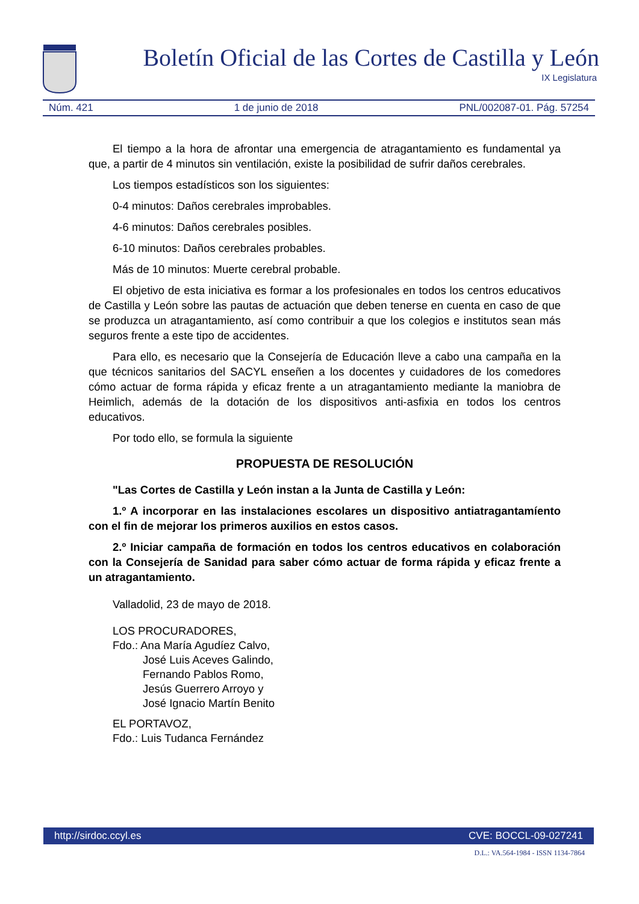Boletín Oficial de las Cortes de Castilla y León
IX Legislatura
Núm. 421 1 de junio de 2018 PNL/002087-01. Pág. 57254
El tiempo a la hora de afrontar una emergencia de atragantamiento es fundamental ya que, a partir de 4 minutos sin ventilación, existe la posibilidad de sufrir daños cerebrales.
Los tiempos estadísticos son los siguientes:
0-4 minutos: Daños cerebrales improbables.
4-6 minutos: Daños cerebrales posibles.
6-10 minutos: Daños cerebrales probables.
Más de 10 minutos: Muerte cerebral probable.
El objetivo de esta iniciativa es formar a los profesionales en todos los centros educativos de Castilla y León sobre las pautas de actuación que deben tenerse en cuenta en caso de que se produzca un atragantamiento, así como contribuir a que los colegios e institutos sean más seguros frente a este tipo de accidentes.
Para ello, es necesario que la Consejería de Educación lleve a cabo una campaña en la que técnicos sanitarios del SACYL enseñen a los docentes y cuidadores de los comedores cómo actuar de forma rápida y eficaz frente a un atragantamiento mediante la maniobra de Heimlich, además de la dotación de los dispositivos anti-asfixia en todos los centros educativos.
Por todo ello, se formula la siguiente
PROPUESTA DE RESOLUCIÓN
"Las Cortes de Castilla y León instan a la Junta de Castilla y León:
1.º A incorporar en las instalaciones escolares un dispositivo antiatragantamíento con el fin de mejorar los primeros auxilios en estos casos.
2.º Iniciar campaña de formación en todos los centros educativos en colaboración con la Consejería de Sanidad para saber cómo actuar de forma rápida y eficaz frente a un atragantamiento.
Valladolid, 23 de mayo de 2018.
LOS PROCURADORES,
Fdo.: Ana María Agudíez Calvo,
José Luis Aceves Galindo,
Fernando Pablos Romo,
Jesús Guerrero Arroyo y
José Ignacio Martín Benito
EL PORTAVOZ,
Fdo.: Luis Tudanca Fernández
http://sirdoc.ccyl.es CVE: BOCCL-09-027241
D.L.: VA.564-1984 - ISSN 1134-7864